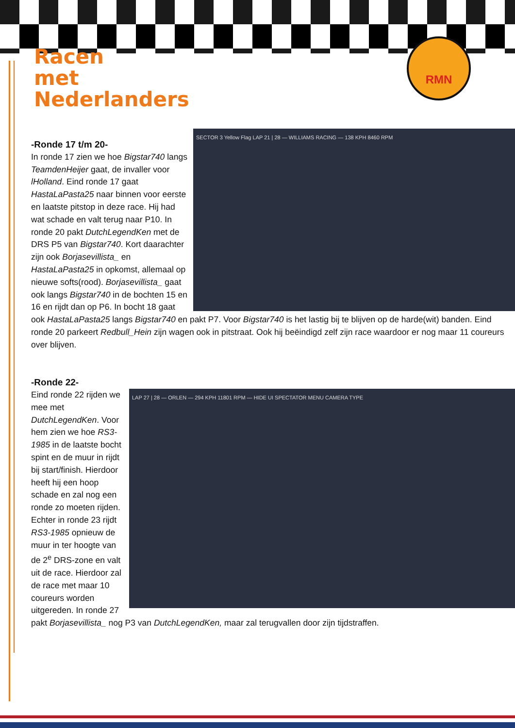Racen
met
Nederlanders
RMN
SECTOR 3 Yellow Flag LAP 21 | 28 — WILLIAMS RACING — 138 KPH 8460 RPM
-Ronde 17 t/m 20-
In ronde 17 zien we hoe Bigstar740 langs TeamdenHeijer gaat, de invaller voor lHolland. Eind ronde 17 gaat HastaLaPasta25 naar binnen voor eerste en laatste pitstop in deze race. Hij had wat schade en valt terug naar P10. In ronde 20 pakt DutchLegendKen met de DRS P5 van Bigstar740. Kort daarachter zijn ook Borjasevillista_ en HastaLaPasta25 in opkomst, allemaal op nieuwe softs(rood). Borjasevillista_ gaat ook langs Bigstar740 in de bochten 15 en 16 en rijdt dan op P6. In bocht 18 gaat ook HastaLaPasta25 langs Bigstar740 en pakt P7. Voor Bigstar740 is het lastig bij te blijven op de harde(wit) banden. Eind ronde 20 parkeert Redbull_Hein zijn wagen ook in pitstraat. Ook hij beëindigd zelf zijn race waardoor er nog maar 11 coureurs over blijven.
-Ronde 22-
LAP 27 | 28 — ORLEN — 294 KPH 11801 RPM — HIDE UI SPECTATOR MENU CAMERA TYPE
Eind ronde 22 rijden we mee met DutchLegendKen. Voor hem zien we hoe RS3-1985 in de laatste bocht spint en de muur in rijdt bij start/finish. Hierdoor heeft hij een hoop schade en zal nog een ronde zo moeten rijden. Echter in ronde 23 rijdt RS3-1985 opnieuw de muur in ter hoogte van de 2<sup>e</sup> DRS-zone en valt uit de race. Hierdoor zal de race met maar 10 coureurs worden uitgereden. In ronde 27 pakt Borjasevillista_ nog P3 van DutchLegendKen, maar zal terugvallen door zijn tijdstraffen.